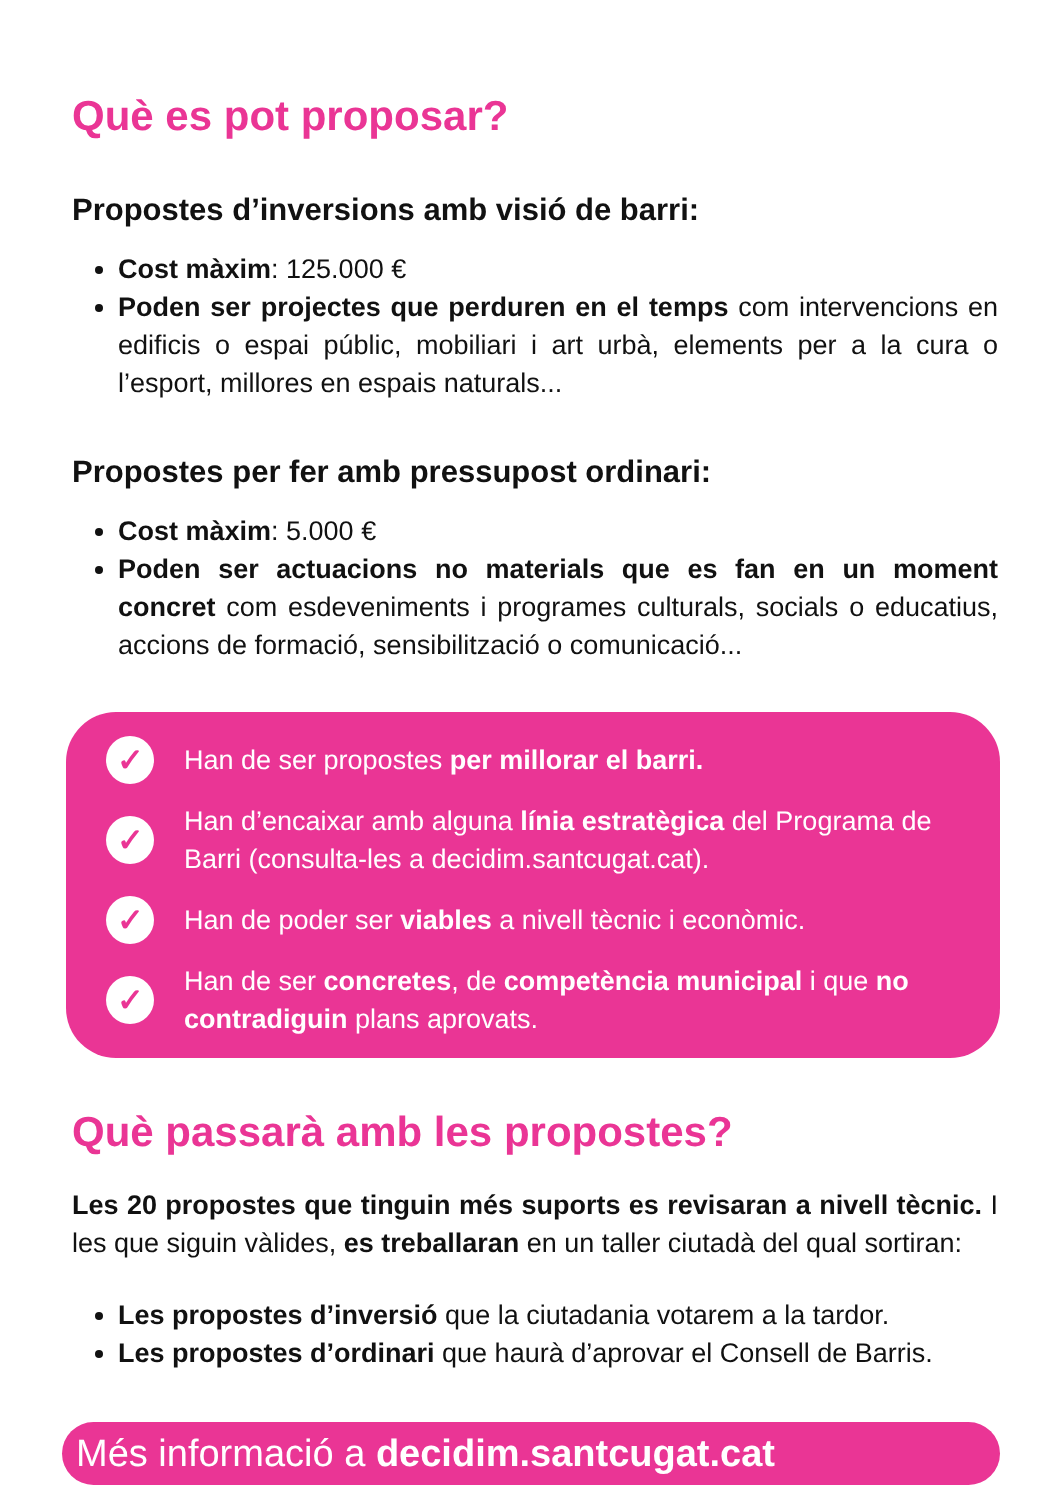Què es pot proposar?
Propostes d’inversions amb visió de barri:
Cost màxim: 125.000 €
Poden ser projectes que perduren en el temps com intervencions en edificis o espai públic, mobiliari i art urbà, elements per a la cura o l’esport, millores en espais naturals...
Propostes per fer amb pressupost ordinari:
Cost màxim: 5.000 €
Poden ser actuacions no materials que es fan en un moment concret com esdeveniments i programes culturals, socials o educatius, accions de formació, sensibilització o comunicació...
✓ Han de ser propostes per millorar el barri.
✓ Han d’encaixar amb alguna línia estratègica del Programa de Barri (consulta-les a decidim.santcugat.cat).
✓ Han de poder ser viables a nivell tècnic i econòmic.
✓ Han de ser concretes, de competència municipal i que no contradiguin plans aprovats.
Què passarà amb les propostes?
Les 20 propostes que tinguin més suports es revisaran a nivell tècnic. I les que siguin vàlides, es treballaran en un taller ciutadà del qual sortiran:
Les propostes d’inversió que la ciutadania votarem a la tardor.
Les propostes d’ordinari que haurà d’aprovar el Consell de Barris.
Més informació a decidim.santcugat.cat